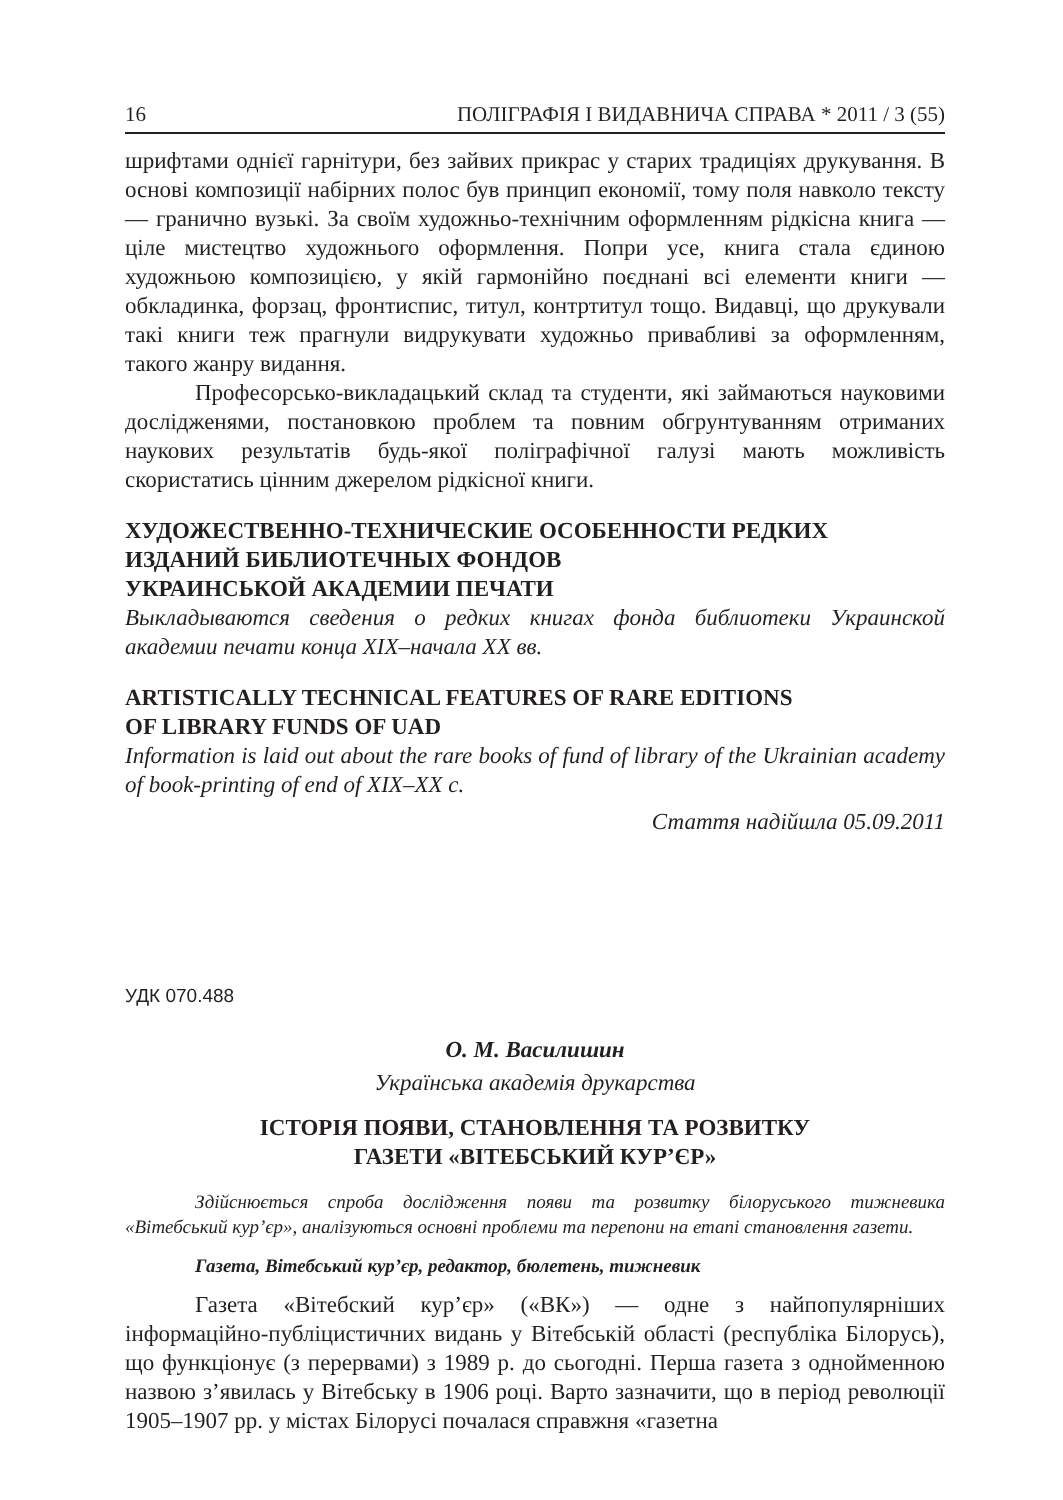16 ПОЛІГРАФІЯ І ВИДАВНИЧА СПРАВА * 2011 / 3 (55)
шрифтами однієї гарнітури, без зайвих прикрас у старих традиціях друкування. В основі композиції набірних полос був принцип економії, тому поля навколо тексту — гранично вузькі. За своїм художньо-технічним оформленням рідкісна книга — ціле мистецтво художнього оформлення. Попри усе, книга стала єдиною художньою композицією, у якій гармонійно поєднані всі елементи книги — обкладинка, форзац, фронтиспис, титул, контртитул тощо. Видавці, що друкували такі книги теж прагнули видрукувати художньо привабливі за оформленням, такого жанру видання.
Професорсько-викладацький склад та студенти, які займаються науковими дослідженями, постановкою проблем та повним обгрунтуванням отриманих наукових результатів будь-якої поліграфічної галузі мають можливість скористатись цінним джерелом рідкісної книги.
ХУДОЖЕСТВЕННО-ТЕХНИЧЕСКИЕ ОСОБЕННОСТИ РЕДКИХ ИЗДАНИЙ БИБЛИОТЕЧНЫХ ФОНДОВ
УКРАИНСЬКОЙ АКАДЕМИИ ПЕЧАТИ
Выкладываются сведения о редких книгах фонда библиотеки Украинской академии печати конца XIX–начала XX вв.
ARTISTICALLY TECHNICAL FEATURES OF RARE EDITIONS
OF LIBRARY FUNDS OF UAD
Information is laid out about the rare books of fund of library of the Ukrainian academy of book-printing of end of XIX–XX c.
Стаття надійшла 05.09.2011
УДК 070.488
О. М. Василишин
Українська академія друкарства
ІСТОРІЯ ПОЯВИ, СТАНОВЛЕННЯ ТА РОЗВИТКУ
ГАЗЕТИ «ВІТЕБСЬКИЙ КУР’ЄР»
Здійснюється спроба дослідження появи та розвитку білоруського тижневика «Вітебський кур’єр», аналізуються основні проблеми та перепони на етапі становлення газети.
Газета, Вітебський кур’єр, редактор, бюлетень, тижневик
Газета «Вітебский кур’єр» («ВК») — одне з найпопулярніших інформаційно-публіцистичних видань у Вітебській області (республіка Білорусь), що функціонує (з перервами) з 1989 р. до сьогодні. Перша газета з однойменною назвою з’явилась у Вітебську в 1906 році. Варто зазначити, що в період революції 1905–1907 рр. у містах Білорусі почалася справжня «газетна